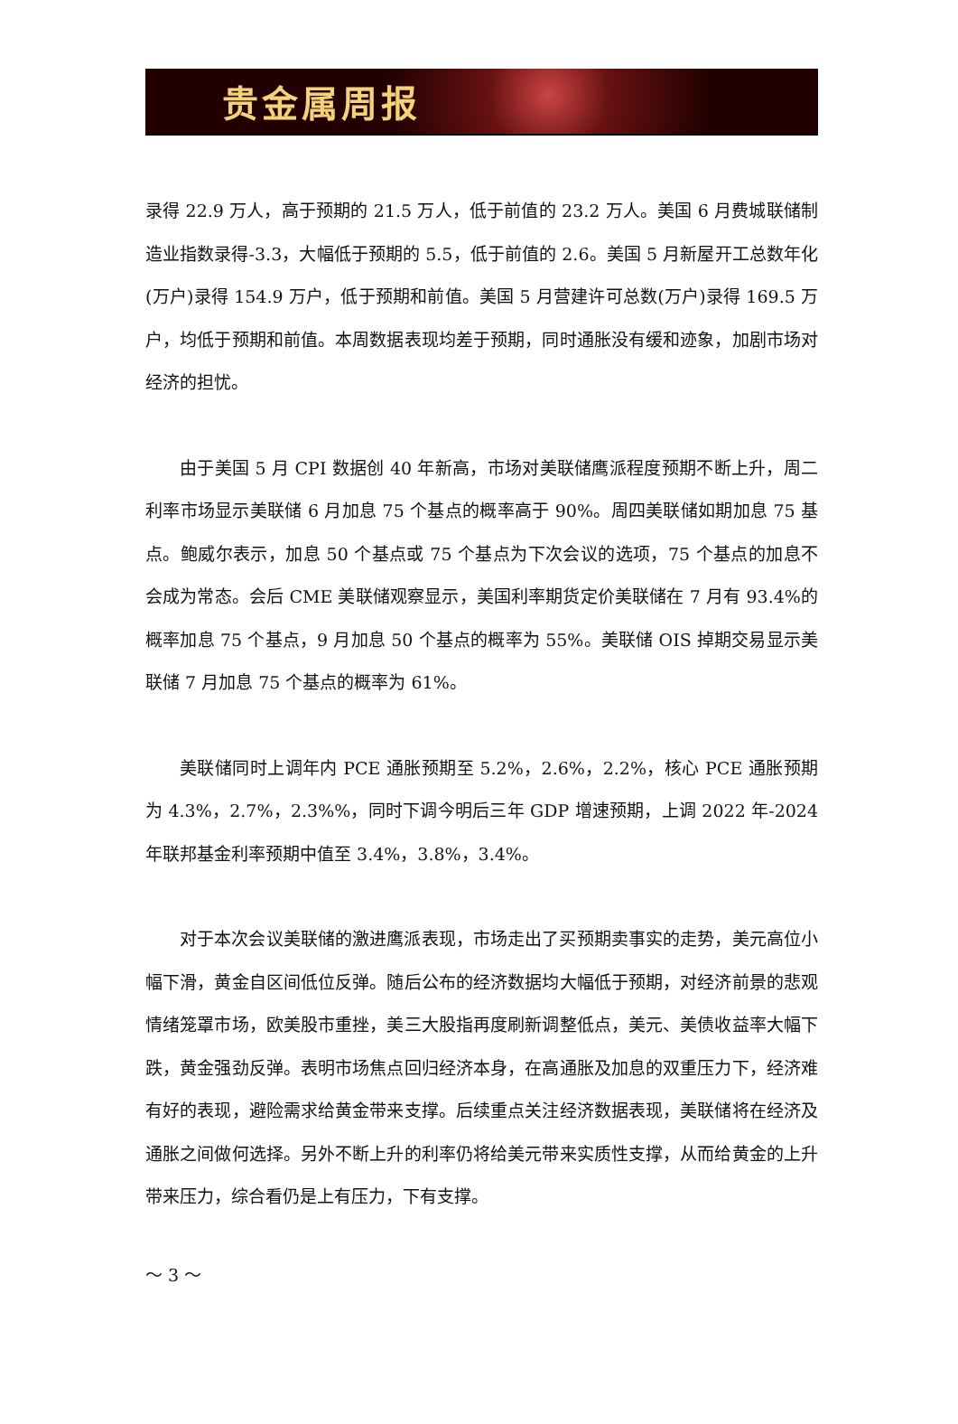贵金属周报
录得 22.9 万人，高于预期的 21.5 万人，低于前值的 23.2 万人。美国 6 月费城联储制造业指数录得-3.3，大幅低于预期的 5.5，低于前值的 2.6。美国 5 月新屋开工总数年化(万户)录得 154.9 万户，低于预期和前值。美国 5 月营建许可总数(万户)录得 169.5 万户，均低于预期和前值。本周数据表现均差于预期，同时通胀没有缓和迹象，加剧市场对经济的担忧。
由于美国 5 月 CPI 数据创 40 年新高，市场对美联储鹰派程度预期不断上升，周二利率市场显示美联储 6 月加息 75 个基点的概率高于 90%。周四美联储如期加息 75 基点。鲍威尔表示，加息 50 个基点或 75 个基点为下次会议的选项，75 个基点的加息不会成为常态。会后 CME 美联储观察显示，美国利率期货定价美联储在 7 月有 93.4%的概率加息 75 个基点，9 月加息 50 个基点的概率为 55%。美联储 OIS 掉期交易显示美联储 7 月加息 75 个基点的概率为 61%。
美联储同时上调年内 PCE 通胀预期至 5.2%，2.6%，2.2%，核心 PCE 通胀预期为 4.3%，2.7%，2.3%%，同时下调今明后三年 GDP 增速预期，上调 2022 年-2024 年联邦基金利率预期中值至 3.4%，3.8%，3.4%。
对于本次会议美联储的激进鹰派表现，市场走出了买预期卖事实的走势，美元高位小幅下滑，黄金自区间低位反弹。随后公布的经济数据均大幅低于预期，对经济前景的悲观情绪笼罩市场，欧美股市重挫，美三大股指再度刷新调整低点，美元、美债收益率大幅下跌，黄金强劲反弹。表明市场焦点回归经济本身，在高通胀及加息的双重压力下，经济难有好的表现，避险需求给黄金带来支撑。后续重点关注经济数据表现，美联储将在经济及通胀之间做何选择。另外不断上升的利率仍将给美元带来实质性支撑，从而给黄金的上升带来压力，综合看仍是上有压力，下有支撑。
～ 3 ～